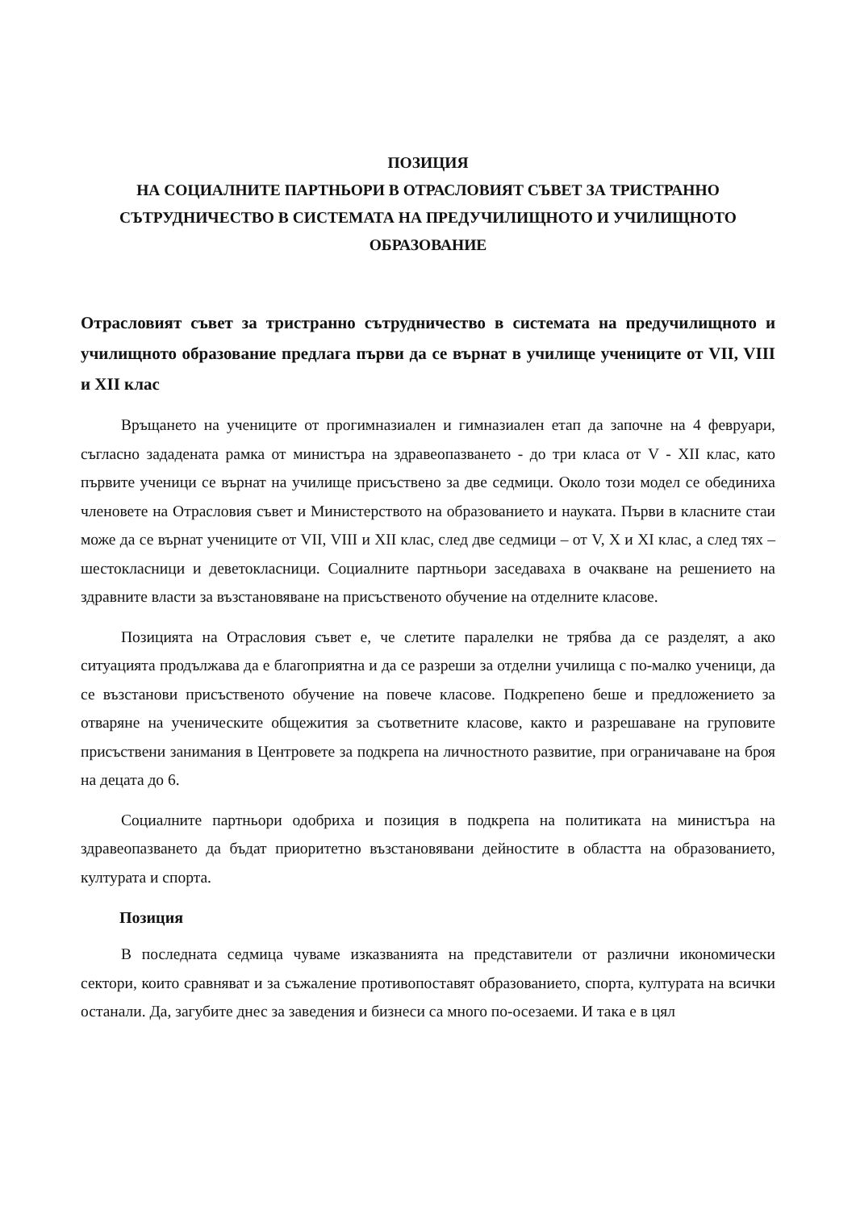ПОЗИЦИЯ
НА СОЦИАЛНИТЕ ПАРТНЬОРИ В ОТРАСЛОВИЯТ СЪВЕТ ЗА ТРИСТРАННО СЪТРУДНИЧЕСТВО В СИСТЕМАТА НА ПРЕДУЧИЛИЩНОТО И УЧИЛИЩНОТО ОБРАЗОВАНИЕ
Отрасловият съвет за тристранно сътрудничество в системата на предучилищното и училищното образование предлага първи да се върнат в училище учениците от VII, VIII и XII клас
Връщането на учениците от прогимназиален и гимназиален етап да започне на 4 февруари, съгласно зададената рамка от министъра на здравеопазването - до три класа от V - XII клас, като първите ученици се върнат на училище присъствено за две седмици. Около този модел се обединиха членовете на Отрасловия съвет и Министерството на образованието и науката. Първи в класните стаи може да се върнат учениците от VII, VIII и XII клас, след две седмици – от V, X и XI клас, а след тях – шестокласници и деветокласници. Социалните партньори заседаваха в очакване на решението на здравните власти за възстановяване на присъственото обучение на отделните класове.
Позицията на Отрасловия съвет е, че слетите паралелки не трябва да се разделят, а ако ситуацията продължава да е благоприятна и да се разреши за отделни училища с по-малко ученици, да се възстанови присъственото обучение на повече класове. Подкрепено беше и предложението за отваряне на ученическите общежития за съответните класове, както и разрешаване на груповите присъствени занимания в Центровете за подкрепа на личностното развитие, при ограничаване на броя на децата до 6.
Социалните партньори одобриха и позиция в подкрепа на политиката на министъра на здравеопазването да бъдат приоритетно възстановявани дейностите в областта на образованието, културата и спорта.
Позиция
В последната седмица чуваме изказванията на представители от различни икономически сектори, които сравняват и за съжаление противопоставят образованието, спорта, културата на всички останали. Да, загубите днес за заведения и бизнеси са много по-осезаеми. И така е в цял